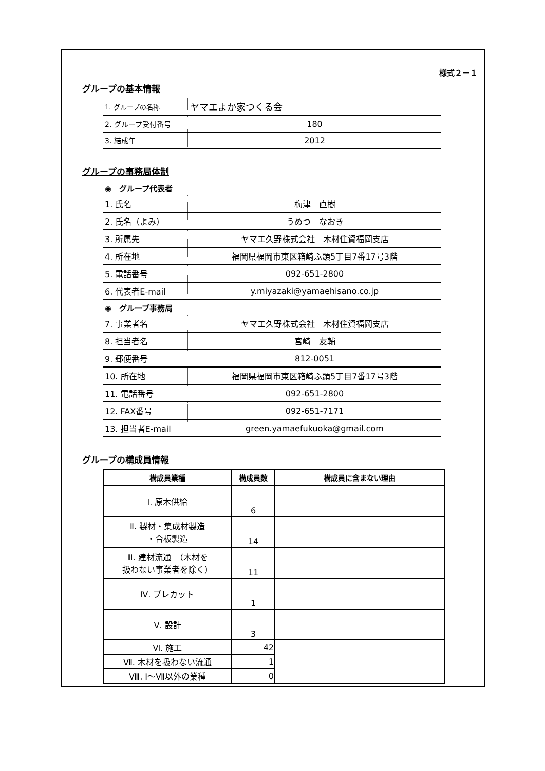様式２－１
グループの基本情報
| 1. グループの名称 | ヤマエよか家つくる会 |
| 2. グループ受付番号 | 180 |
| 3. 結成年 | 2012 |
グループの事務局体制
◉　グループ代表者
| 1. 氏名 | 梅津 直樹 |
| 2. 氏名（よみ） | うめつ なおき |
| 3. 所属先 | ヤマエ久野株式会社 木材住資福岡支店 |
| 4. 所在地 | 福岡県福岡市東区箱崎ふ頭5丁目7番17号3階 |
| 5. 電話番号 | 092-651-2800 |
| 6. 代表者E-mail | y.miyazaki@yamaehisano.co.jp |
◉　グループ事務局
| 7. 事業者名 | ヤマエ久野株式会社 木材住資福岡支店 |
| 8. 担当者名 | 宮崎 友輔 |
| 9. 郵便番号 | 812-0051 |
| 10. 所在地 | 福岡県福岡市東区箱崎ふ頭5丁目7番17号3階 |
| 11. 電話番号 | 092-651-2800 |
| 12. FAX番号 | 092-651-7171 |
| 13. 担当者E-mail | green.yamaefukuoka@gmail.com |
グループの構成員情報
| 構成員業種 | 構成員数 | 構成員に含まない理由 |
| --- | --- | --- |
| Ⅰ. 原木供給 | 6 | |
| Ⅱ. 製材・集成材製造 ・合板製造 | 14 | |
| Ⅲ. 建材流通 （木材を 扱わない事業者を除く） | 11 | |
| Ⅳ. プレカット | 1 | |
| Ⅴ. 設計 | 3 | |
| Ⅵ. 施工 | 42 | |
| Ⅶ. 木材を扱わない流通 | 1 | |
| Ⅷ. Ⅰ～Ⅶ以外の業種 | 0 | |